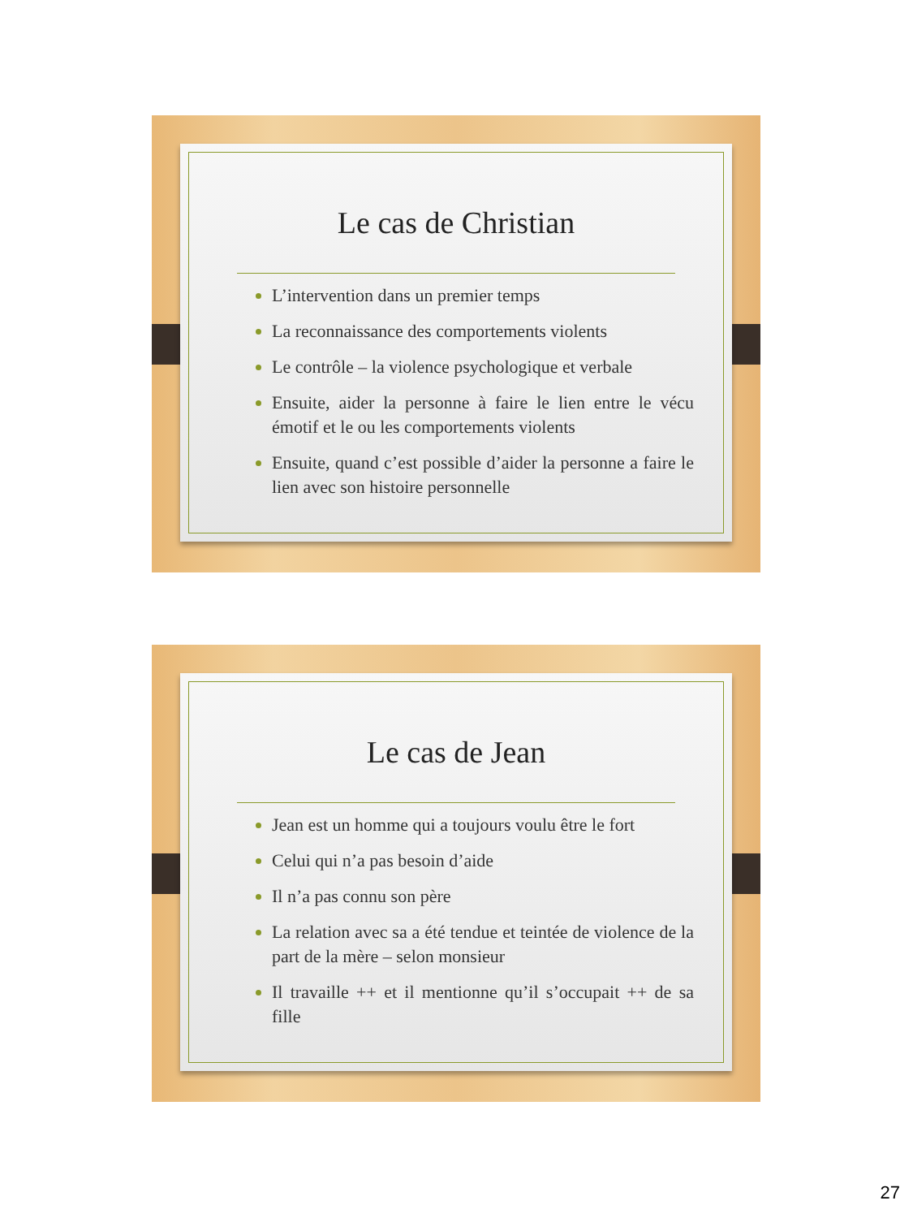Le cas de Christian
L’intervention dans un premier temps
La reconnaissance des comportements violents
Le contrôle – la violence psychologique et verbale
Ensuite, aider la personne à faire le lien entre le vécu émotif et le ou les comportements violents
Ensuite, quand c’est possible d’aider la personne a faire le lien avec son histoire personnelle
Le cas de Jean
Jean est un homme qui a toujours voulu être le fort
Celui qui n’a pas besoin d’aide
Il n’a pas connu son père
La relation avec sa a été tendue et teintée de violence de la part de la mère – selon monsieur
Il travaille ++ et il mentionne qu’il s’occupait ++ de sa fille
27